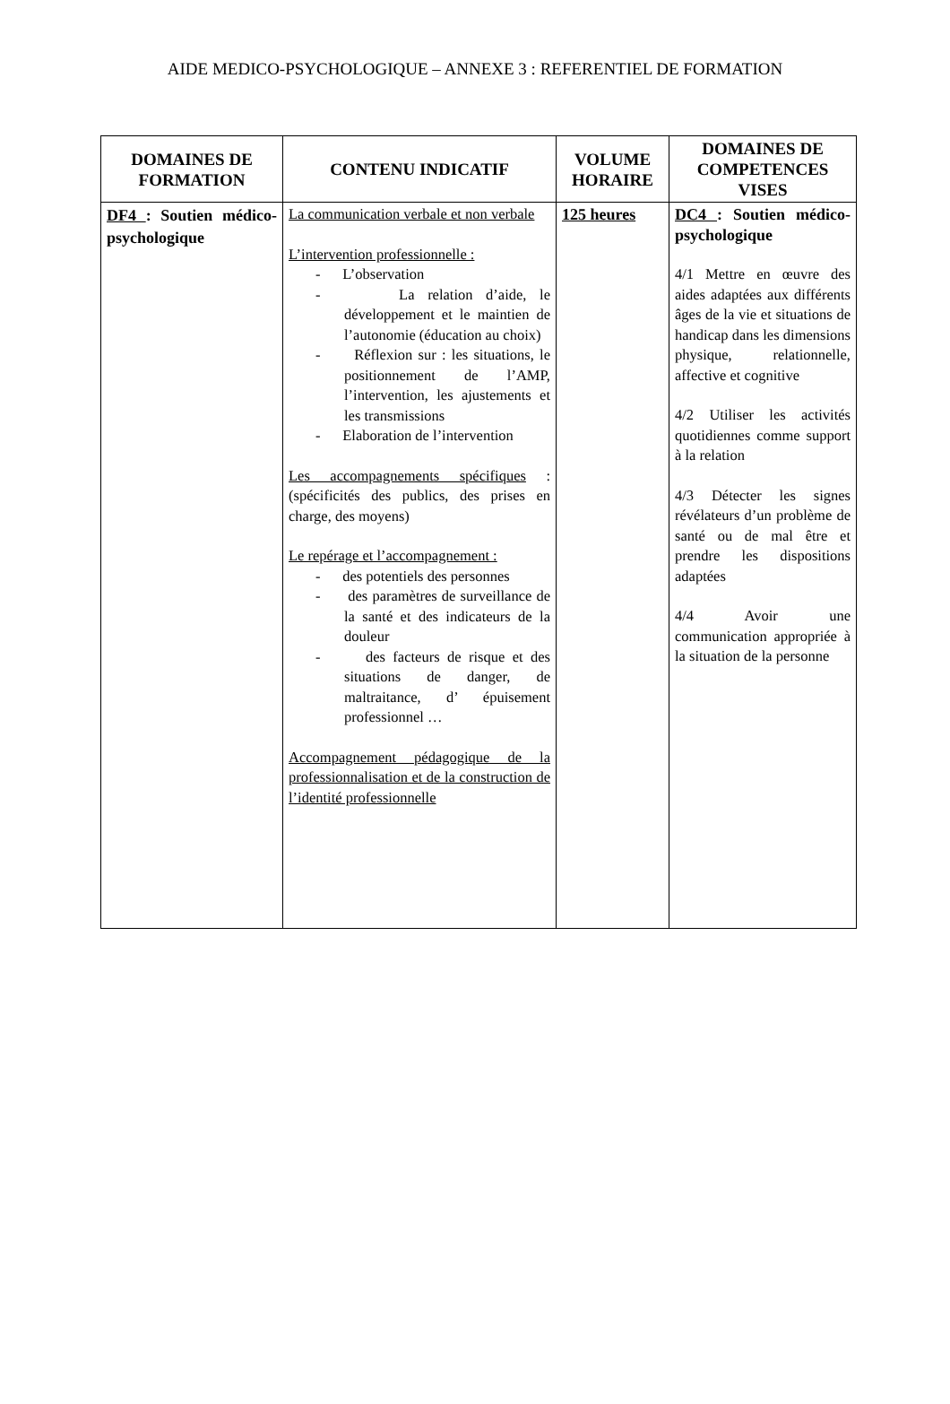AIDE MEDICO-PSYCHOLOGIQUE – ANNEXE 3 : REFERENTIEL DE FORMATION
| DOMAINES DE FORMATION | CONTENU INDICATIF | VOLUME HORAIRE | DOMAINES DE COMPETENCES VISES |
| --- | --- | --- | --- |
| DF4 : Soutien médico-psychologique | La communication verbale et non verbale L’intervention professionnelle : - L’observation - La relation d’aide, le développement et le maintien de l’autonomie (éducation au choix) - Réflexion sur : les situations, le positionnement de l’AMP, l’intervention, les ajustements et les transmissions - Elaboration de l’intervention Les accompagnements spécifiques : (spécificités des publics, des prises en charge, des moyens) Le repérage et l’accompagnement : - des potentiels des personnes - des paramètres de surveillance de la santé et des indicateurs de la douleur - des facteurs de risque et des situations de danger, de maltraitance, d’ épuisement professionnel … Accompagnement pédagogique de la professionnalisation et de la construction de l’identité professionnelle | 125 heures | DC4 : Soutien médico-psychologique 4/1 Mettre en œuvre des aides adaptées aux différents âges de la vie et situations de handicap dans les dimensions physique, relationnelle, affective et cognitive 4/2 Utiliser les activités quotidiennes comme support à la relation 4/3 Détecter les signes révélateurs d’un problème de santé ou de mal être et prendre les dispositions adaptées 4/4 Avoir une communication appropriée à la situation de la personne |